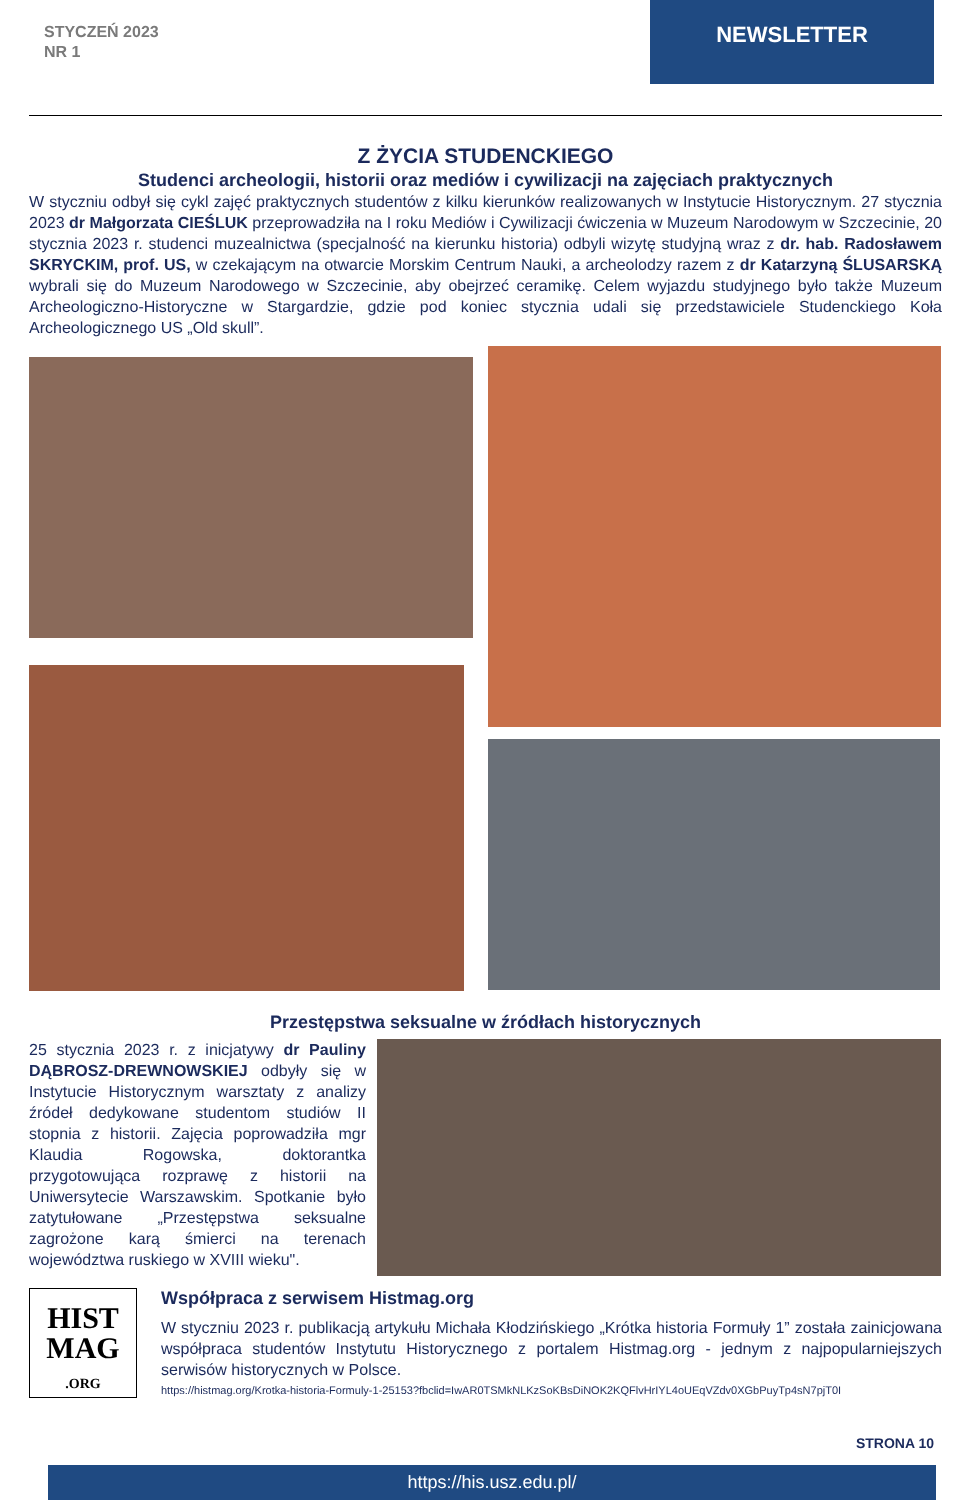STYCZEŃ 2023
NR 1
NEWSLETTER
Z ŻYCIA STUDENCKIEGO
Studenci archeologii, historii oraz mediów i cywilizacji na zajęciach praktycznych
W styczniu odbył się cykl zajęć praktycznych studentów z kilku kierunków realizowanych w Instytucie Historycznym. 27 stycznia 2023 dr Małgorzata CIEŚLUK przeprowadziła na I roku Mediów i Cywilizacji ćwiczenia w Muzeum Narodowym w Szczecinie, 20 stycznia 2023 r. studenci muzealnictwa (specjalność na kierunku historia) odbyli wizytę studyjną wraz z dr. hab. Radosławem SKRYCKIM, prof. US, w czekającym na otwarcie Morskim Centrum Nauki, a archeolodzy razem z dr Katarzyną ŚLUSARSKĄ wybrali się do Muzeum Narodowego w Szczecinie, aby obejrzeć ceramikę. Celem wyjazdu studyjnego było także Muzeum Archeologiczno-Historyczne w Stargardzie, gdzie pod koniec stycznia udali się przedstawiciele Studenckiego Koła Archeologicznego US „Old skull”.
Przestępstwa seksualne w źródłach historycznych
25 stycznia 2023 r. z inicjatywy dr Pauliny DĄBROSZ-DREWNOWSKIEJ odbyły się w Instytucie Historycznym warsztaty z analizy źródeł dedykowane studentom studiów II stopnia z historii. Zajęcia poprowadziła mgr Klaudia Rogowska, doktorantka przygotowująca rozprawę z historii na Uniwersytecie Warszawskim. Spotkanie było zatytułowane „Przestępstwa seksualne zagrożone karą śmierci na terenach województwa ruskiego w XVIII wieku".
HIST
MAG
.ORG
Współpraca z serwisem Histmag.org
W styczniu 2023 r. publikacją artykułu Michała Kłodzińskiego „Krótka historia Formuły 1” została zainicjowana współpraca studentów Instytutu Historycznego z portalem Histmag.org - jednym z najpopularniejszych serwisów historycznych w Polsce.
https://histmag.org/Krotka-historia-Formuly-1-25153?fbclid=IwAR0TSMkNLKzSoKBsDiNOK2KQFlvHrIYL4oUEqVZdv0XGbPuyTp4sN7pjT0I
STRONA 10
https://his.usz.edu.pl/